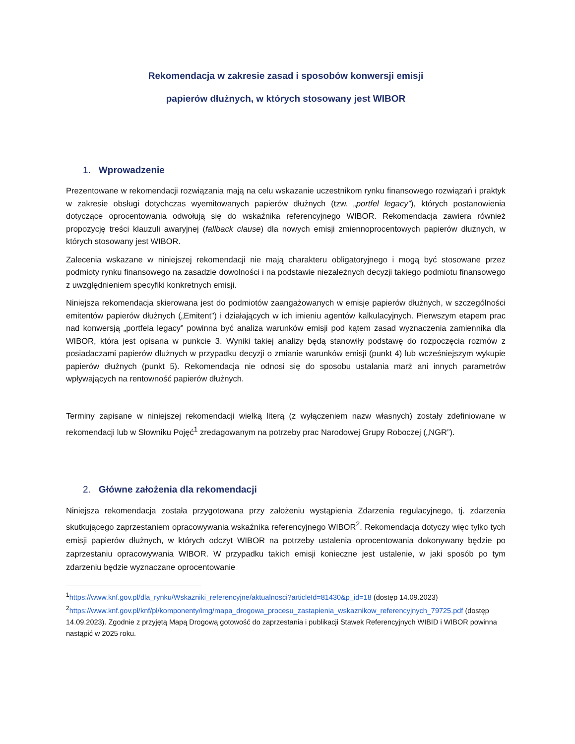Rekomendacja w zakresie zasad i sposobów konwersji emisji
papierów dłużnych, w których stosowany jest WIBOR
1. Wprowadzenie
Prezentowane w rekomendacji rozwiązania mają na celu wskazanie uczestnikom rynku finansowego rozwiązań i praktyk w zakresie obsługi dotychczas wyemitowanych papierów dłużnych (tzw. „portfel legacy”), których postanowienia dotyczące oprocentowania odwołują się do wskaźnika referencyjnego WIBOR. Rekomendacja zawiera również propozycję treści klauzuli awaryjnej (fallback clause) dla nowych emisji zmiennoprocentowych papierów dłużnych, w których stosowany jest WIBOR.
Zalecenia wskazane w niniejszej rekomendacji nie mają charakteru obligatoryjnego i mogą być stosowane przez podmioty rynku finansowego na zasadzie dowolności i na podstawie niezależnych decyzji takiego podmiotu finansowego z uwzględnieniem specyfiki konkretnych emisji.
Niniejsza rekomendacja skierowana jest do podmiotów zaangażowanych w emisje papierów dłużnych, w szczególności emitentów papierów dłużnych („Emitent”) i działających w ich imieniu agentów kalkulacyjnych. Pierwszym etapem prac nad konwersją „portfela legacy” powinna być analiza warunków emisji pod kątem zasad wyznaczenia zamiennika dla WIBOR, która jest opisana w punkcie 3. Wyniki takiej analizy będą stanowiły podstawę do rozpoczęcia rozmów z posiadaczami papierów dłużnych w przypadku decyzji o zmianie warunków emisji (punkt 4) lub wcześniejszym wykupie papierów dłużnych (punkt 5). Rekomendacja nie odnosi się do sposobu ustalania marż ani innych parametrów wpływających na rentowność papierów dłużnych.
Terminy zapisane w niniejszej rekomendacji wielką literą (z wyłączeniem nazw własnych) zostały zdefiniowane w rekomendacji lub w Słowniku Pojęć<sup>1</sup> zredagowanym na potrzeby prac Narodowej Grupy Roboczej („NGR”).
2. Główne założenia dla rekomendacji
Niniejsza rekomendacja została przygotowana przy założeniu wystąpienia Zdarzenia regulacyjnego, tj. zdarzenia skutkującego zaprzestaniem opracowywania wskaźnika referencyjnego WIBOR<sup>2</sup>. Rekomendacja dotyczy więc tylko tych emisji papierów dłużnych, w których odczyt WIBOR na potrzeby ustalenia oprocentowania dokonywany będzie po zaprzestaniu opracowywania WIBOR. W przypadku takich emisji konieczne jest ustalenie, w jaki sposób po tym zdarzeniu będzie wyznaczane oprocentowanie
<sup>1</sup> https://www.knf.gov.pl/dla_rynku/Wskazniki_referencyjne/aktualnosci?articleId=81430&p_id=18 (dostęp 14.09.2023)
<sup>2</sup> https://www.knf.gov.pl/knf/pl/komponenty/img/mapa_drogowa_procesu_zastapienia_wskaznikow_referencyjnych_79725.pdf (dostęp 14.09.2023). Zgodnie z przyjętą Mapą Drogową gotowość do zaprzestania i publikacji Stawek Referencyjnych WIBID i WIBOR powinna nastąpić w 2025 roku.